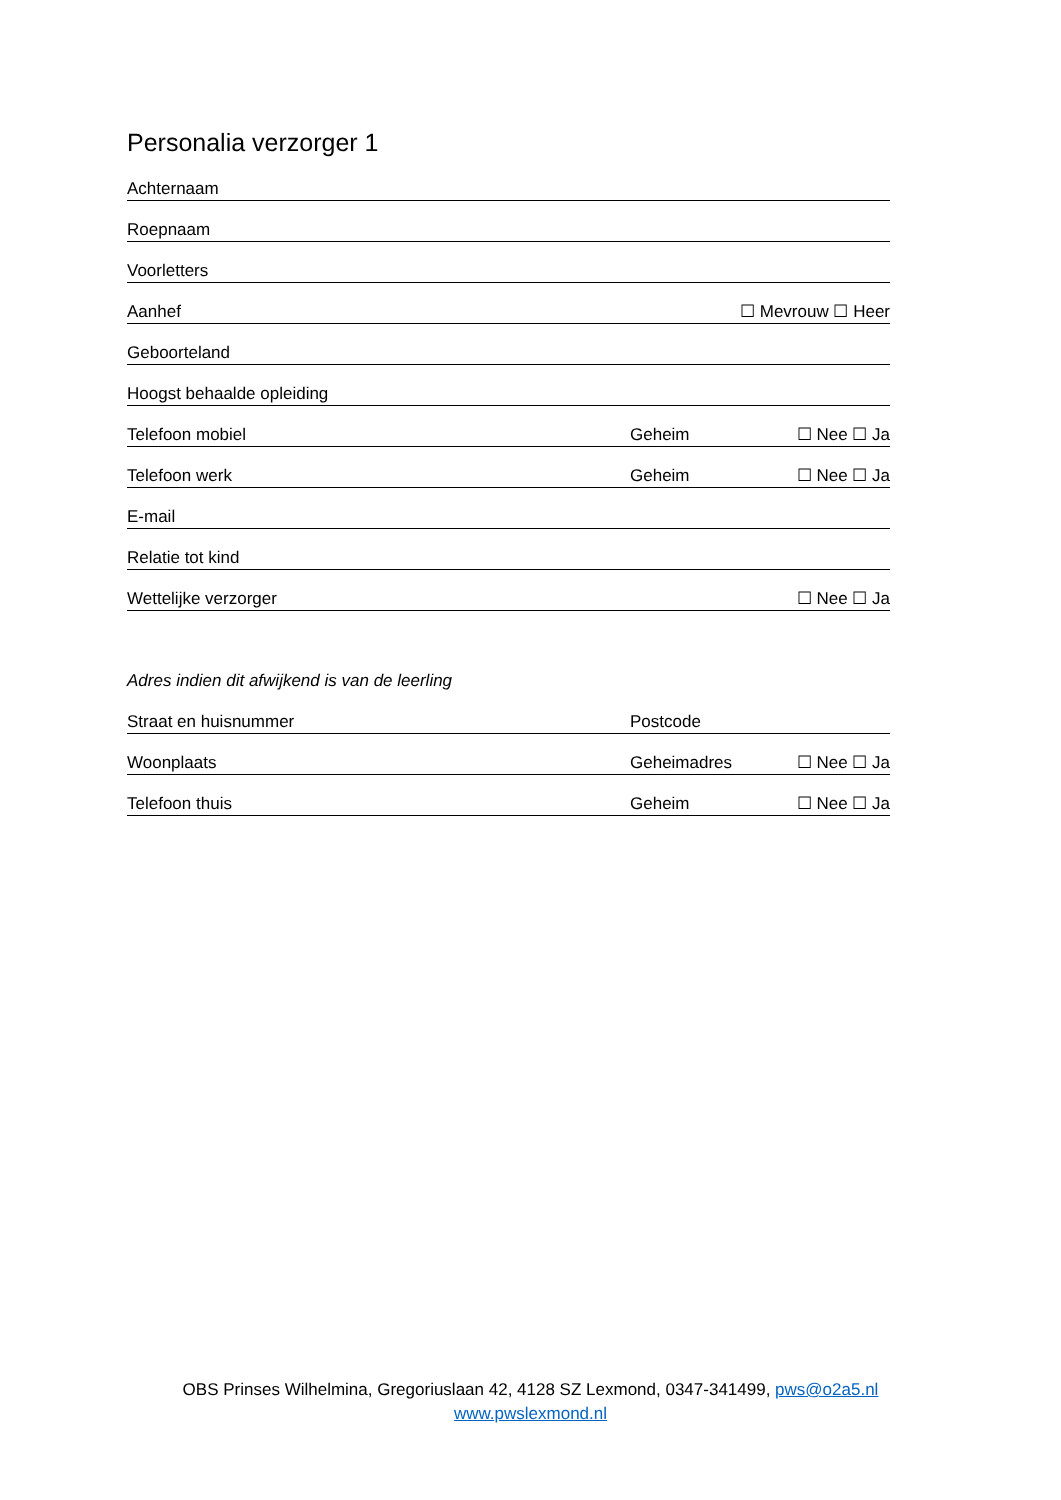Personalia verzorger 1
Achternaam
Roepnaam
Voorletters
Aanhef ☐ Mevrouw ☐ Heer
Geboorteland
Hoogst behaalde opleiding
Telefoon mobiel Geheim ☐ Nee ☐ Ja
Telefoon werk Geheim ☐ Nee ☐ Ja
E-mail
Relatie tot kind
Wettelijke verzorger ☐ Nee ☐ Ja
Adres indien dit afwijkend is van de leerling
Straat en huisnummer Postcode
Woonplaats Geheimadres ☐ Nee ☐ Ja
Telefoon thuis Geheim ☐ Nee ☐ Ja
OBS Prinses Wilhelmina, Gregoriuslaan 42, 4128 SZ Lexmond, 0347-341499, pws@o2a5.nl
www.pwslexmond.nl